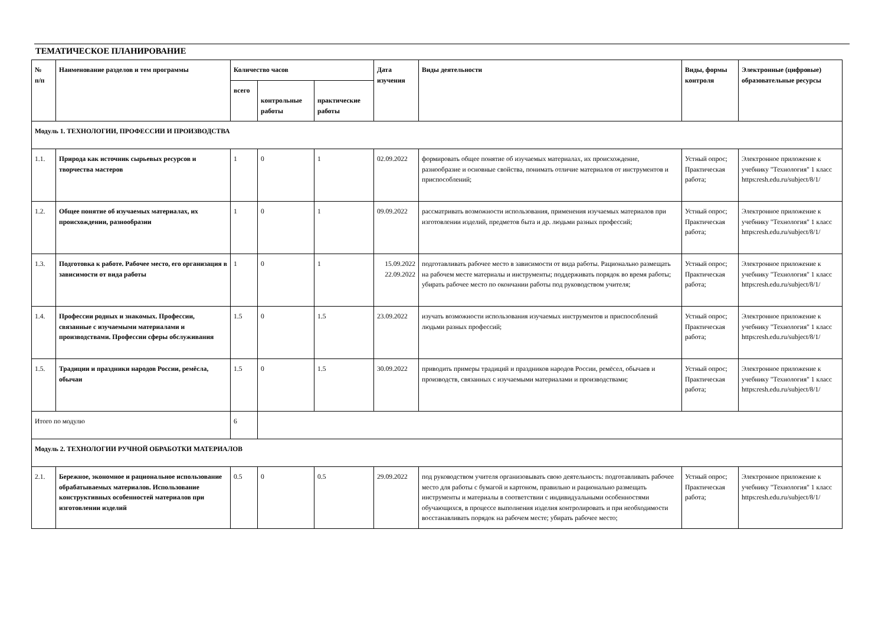ТЕМАТИЧЕСКОЕ ПЛАНИРОВАНИЕ
| № п/п | Наименование разделов и тем программы | Количество часов | | | Дата изучения | Виды деятельности | Виды, формы контроля | Электронные (цифровые) образовательные ресурсы |
| --- | --- | --- | --- | --- | --- | --- | --- | --- |
| | | всего | контрольные работы | практические работы | | | | |
| Модуль 1. ТЕХНОЛОГИИ, ПРОФЕССИИ И ПРОИЗВОДСТВА | | | | | | | | |
| 1.1. | Природа как источник сырьевых ресурсов и творчества мастеров | 1 | 0 | 1 | 02.09.2022 | формировать общее понятие об изучаемых материалах, их происхождение, разнообразие и основные свойства, понимать отличие материалов от инструментов и приспособлений; | Устный опрос; Практическая работа; | Электронное приложение к учебнику "Технология" 1 класс https:resh.edu.ru/subject/8/1/ |
| 1.2. | Общее понятие об изучаемых материалах, их происхождении, разнообразии | 1 | 0 | 1 | 09.09.2022 | рассматривать возможности использования, применения изучаемых материалов при изготовлении изделий, предметов быта и др. людьми разных профессий; | Устный опрос; Практическая работа; | Электронное приложение к учебнику "Технология" 1 класс https:resh.edu.ru/subject/8/1/ |
| 1.3. | Подготовка к работе. Рабочее место, его организация в зависимости от вида работы | 1 | 0 | 1 | 15.09.2022 22.09.2022 | подготавливать рабочее место в зависимости от вида работы. Рационально размещать на рабочем месте материалы и инструменты; поддерживать порядок во время работы; убирать рабочее место по окончании работы под руководством учителя; | Устный опрос; Практическая работа; | Электронное приложение к учебнику "Технология" 1 класс https:resh.edu.ru/subject/8/1/ |
| 1.4. | Профессии родных и знакомых. Профессии, связанные с изучаемыми материалами и производствами. Профессии сферы обслуживания | 1.5 | 0 | 1.5 | 23.09.2022 | изучать возможности использования изучаемых инструментов и приспособлений людьми разных профессий; | Устный опрос; Практическая работа; | Электронное приложение к учебнику "Технология" 1 класс https:resh.edu.ru/subject/8/1/ |
| 1.5. | Традиции и праздники народов России, ремёсла, обычаи | 1.5 | 0 | 1.5 | 30.09.2022 | приводить примеры традиций и праздников народов России, ремёсел, обычаев и производств, связанных с изучаемыми материалами и производствами; | Устный опрос; Практическая работа; | Электронное приложение к учебнику "Технология" 1 класс https:resh.edu.ru/subject/8/1/ |
| Итого по модулю | | 6 | | | | | | |
| Модуль 2. ТЕХНОЛОГИИ РУЧНОЙ ОБРАБОТКИ МАТЕРИАЛОВ | | | | | | | | |
| 2.1. | Бережное, экономное и рациональное использование обрабатываемых материалов. Использование конструктивных особенностей материалов при изготовлении изделий | 0.5 | 0 | 0.5 | 29.09.2022 | под руководством учителя организовывать свою деятельность: подготавливать рабочее место для работы с бумагой и картоном, правильно и рационально размещать инструменты и материалы в соответствии с индивидуальными особенностями обучающихся, в процессе выполнения изделия контролировать и при необходимости восстанавливать порядок на рабочем месте; убирать рабочее место; | Устный опрос; Практическая работа; | Электронное приложение к учебнику "Технология" 1 класс https:resh.edu.ru/subject/8/1/ |